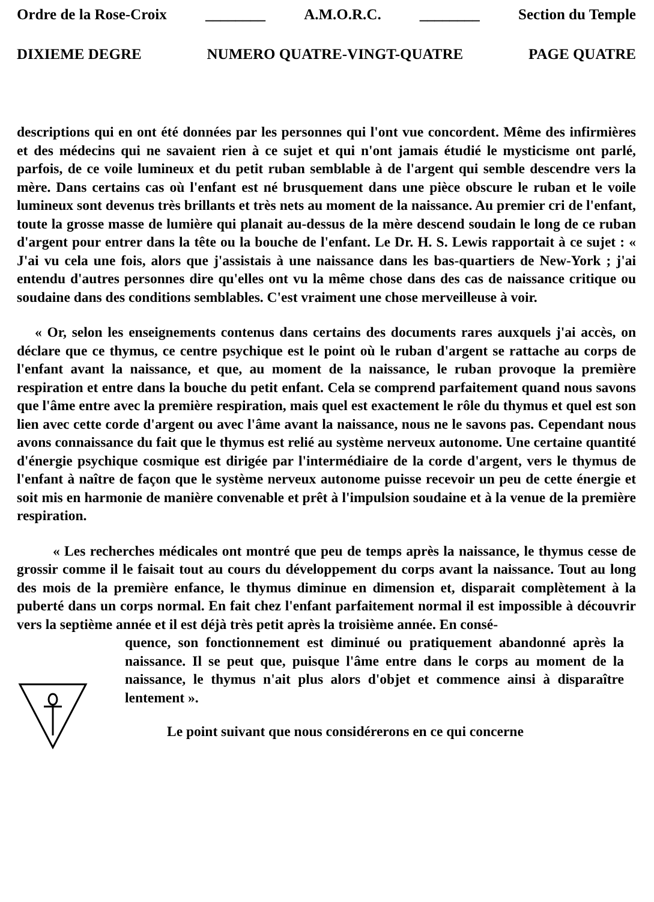Ordre de la Rose-Croix ________ A.M.O.R.C. ________ Section du Temple
DIXIEME DEGRE NUMERO QUATRE-VINGT-QUATRE PAGE QUATRE
descriptions qui en ont été données par les personnes qui l'ont vue concordent. Même des infirmières et des médecins qui ne savaient rien à ce sujet et qui n'ont jamais étudié le mysticisme ont parlé, parfois, de ce voile lumineux et du petit ruban semblable à de l'argent qui semble descendre vers la mère. Dans certains cas où l'enfant est né brusquement dans une pièce obscure le ruban et le voile lumineux sont devenus très brillants et très nets au moment de la naissance. Au premier cri de l'enfant, toute la grosse masse de lumière qui planait au-dessus de la mère descend soudain le long de ce ruban d'argent pour entrer dans la tête ou la bouche de l'enfant. Le Dr. H. S. Lewis rapportait à ce sujet : « J'ai vu cela une fois, alors que j'assistais à une naissance dans les bas-quartiers de New-York ; j'ai entendu d'autres personnes dire qu'elles ont vu la même chose dans des cas de naissance critique ou soudaine dans des conditions semblables. C'est vraiment une chose merveilleuse à voir.
« Or, selon les enseignements contenus dans certains des documents rares auxquels j'ai accès, on déclare que ce thymus, ce centre psychique est le point où le ruban d'argent se rattache au corps de l'enfant avant la naissance, et que, au moment de la naissance, le ruban provoque la première respiration et entre dans la bouche du petit enfant. Cela se comprend parfaitement quand nous savons que l'âme entre avec la première respiration, mais quel est exactement le rôle du thymus et quel est son lien avec cette corde d'argent ou avec l'âme avant la naissance, nous ne le savons pas. Cependant nous avons connaissance du fait que le thymus est relié au système nerveux autonome. Une certaine quantité d'énergie psychique cosmique est dirigée par l'intermédiaire de la corde d'argent, vers le thymus de l'enfant à naître de façon que le système nerveux autonome puisse recevoir un peu de cette énergie et soit mis en harmonie de manière convenable et prêt à l'impulsion soudaine et à la venue de la première respiration.
« Les recherches médicales ont montré que peu de temps après la naissance, le thymus cesse de grossir comme il le faisait tout au cours du développement du corps avant la naissance. Tout au long des mois de la première enfance, le thymus diminue en dimension et, disparait complètement à la puberté dans un corps normal. En fait chez l'enfant parfaitement normal il est impossible à découvrir vers la septième année et il est déjà très petit après la troisième année. En consé-
quence, son fonctionnement est diminué ou pratiquement abandonné après la naissance. Il se peut que, puisque l'âme entre dans le corps au moment de la naissance, le thymus n'ait plus alors d'objet et commence ainsi à disparaître lentement ».
Le point suivant que nous considérerons en ce qui concerne